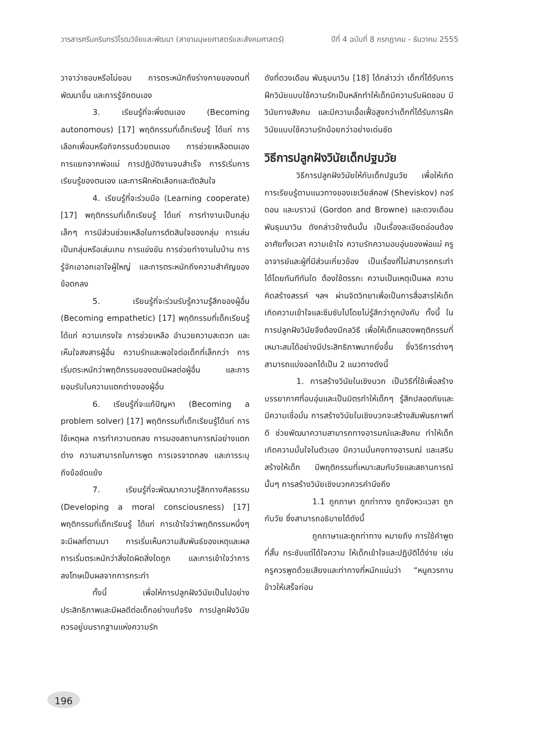วารสารศรีนครินทรวิโรฒวิจัยและพัฒนา (สาขามนุษยศาสตร์และสังคมศาสตร์) ปีที่ 4 ฉบับที่ 8 กรกฎาคม - ธันวาคม 2555
วาจาว่าชอบหรือไม่ชอบ การตระหนักถึงร่างกายของตนที่พัฒนาขึ้น และการรู้จักตนเอง
3. เรียนรู้ที่จะพึ่งตนเอง (Becoming autonomous) [17] พฤติกรรมที่เด็กเรียนรู้ ได้แก่ การเลือกเพื่อนหรือกิจกรรมด้วยตนเอง การช่วยเหลือตนเอง การแยกจากพ่อแม่ การปฏิบัติงานจนสำเร็จ การริเริ่มการเรียนรู้ของตนเอง และการฝึกหัดเลือกและตัดสินใจ
4. เรียนรู้ที่จะร่วมมือ (Learning cooperate) [17] พฤติกรรมที่เด็กเรียนรู้ ได้แก่ การทำงานเป็นกลุ่มเล็กๆ การมีส่วนช่วยเหลือในการตัดสินใจของกลุ่ม การเล่นเป็นกลุ่มหรือเล่นเกม การแข่งขัน การช่วยทำงานในบ้าน การรู้จักเอาอกเอาใจผู้ใหญ่ และการตระหนักถึงความสำคัญของข้อตกลง
5. เรียนรู้ที่จะร่วมรับรู้ความรู้สึกของผู้อื่น (Becoming empathetic) [17] พฤติกรรมที่เด็กเรียนรู้ ได้แก่ ความเกรงใจ การช่วยเหลือ อำนวยความสะดวก และเห็นใจสงสารผู้อื่น ความรักและพอใจต่อเด็กที่เล็กกว่า การเริ่มตระหนักว่าพฤติกรรมของตนมีผลต่อผู้อื่น และการยอมรับในความแตกต่างของผู้อื่น
6. เรียนรู้ที่จะแก้ปัญหา (Becoming a problem solver) [17] พฤติกรรมที่เด็กเรียนรู้ได้แก่ การใช้เหตุผล การทำความตกลง การมองสถานการณ์อย่างแตกต่าง ความสามารถในการพูด การเจรจาตกลง และการระบุ ถึงข้อขัดแย้ง
7. เรียนรู้ที่จะพัฒนาความรู้สึกทางศีลธรรม (Developing a moral consciousness) [17] พฤติกรรมที่เด็กเรียนรู้ ได้แก่ การเข้าใจว่าพฤติกรรมหนึ่งๆ จะมีผลที่ตามมา การเริ่มเห็นความสัมพันธ์ของเหตุและผล การเริ่มตระหนักว่าสิ่งใดผิดสิ่งใดถูก และการเข้าใจว่าการลงโทษเป็นผลจากการกระทำ
ทั้งนี้ เพื่อให้การปลูกฝังวินัยเป็นไปอย่างประสิทธิภาพและมีผลดีต่อเด็กอย่างแท้จริง การปลูกฝังวินัย ควรอยู่บนรากฐานแห่งความรัก
ดังที่ดวงเดือน พันธุมนาวิน [18] ได้กล่าวว่า เด็กที่ได้รับการฝึกวินัยแบบใช้ความรักเป็นหลักทำให้เด็กมีความรับผิดชอบ มีวินัยทางสังคม และมีความเอื้อเฟื้อสูงกว่าเด็กที่ได้รับการฝึกวินัยแบบใช้ความรักน้อยกว่าอย่างเด่นชัด
วิธีการปลูกฝังวินัยเด็กปฐมวัย
วิธีการปลูกฝังวินัยให้กับเด็กปฐมวัย เพื่อให้เกิดการเรียนรู้ตามแนวทางของเชเวียส์คอฟ (Sheviskov) กอร์ดอน และบราวน์ (Gordon and Browne) และดวงเดือน พันธุมนาวิน ดังกล่าวข้างต้นนั้น เป็นเรื่องละเอียดอ่อนต้องอาศัยทั้งเวลา ความเข้าใจ ความรักความอบอุ่นของพ่อแม่ ครู อาจารย์และผู้ที่มีส่วนเกี่ยวข้อง เป็นเรื่องที่ไม่สามารถกระทำได้โดยทันทีทันใด ต้องใช้ตรรกะ ความเป็นเหตุเป็นผล ความคิดสร้างสรรค์ ฯลฯ ผ่านจิตวิทยาเพื่อเป็นการสื่อสารให้เด็กเกิดความเข้าใจและซึมซับไปโดยไม่รู้สึกว่าถูกบังคับ ทั้งนี้ ในการปลูกฝังวินัยจึงต้องมีกลวิธี เพื่อให้เด็กแสดงพฤติกรรมที่เหมาะสมได้อย่างมีประสิทธิภาพมากยิ่งขึ้น ซึ่งวิธีการต่างๆ สามารถแบ่งออกได้เป็น 2 แนวทางดังนี้
1. การสร้างวินัยในเชิงบวก เป็นวิธีที่ใช้เพื่อสร้างบรรยากาศที่อบอุ่นและเป็นมิตรทำให้เด็กๆ รู้สึกปลอดภัยและมีความเชื่อมั่น การสร้างวินัยในเชิงบวกจะสร้างสัมพันธภาพที่ดี ช่วยพัฒนาความสามารถทางอารมณ์และสังคม ทำให้เด็กเกิดความมั่นใจในตัวเอง มีความมั่นคงทางอารมณ์ และเสริมสร้างให้เด็ก มีพฤติกรรมที่เหมาะสมกับวัยและสถานการณ์นั้นๆ การสร้างวินัยเชิงบวกควรคำนึงถึง
1.1 ถูกภาษา ถูกท่าทาง ถูกจังหวะเวลา ถูกกับวัย ซึ่งสามารถอธิบายได้ดังนี้
ถูกภาษาและถูกท่าทาง หมายถึง การใช้คำพูดที่สั้น กระชับแต่ได้ใจความ ให้เด็กเข้าใจและปฏิบัติได้ง่าย เช่น ครูควรพูดด้วยเสียงและท่าทางที่หนักแน่นว่า “หนูควรทานข้าวให้เสร็จก่อน
196